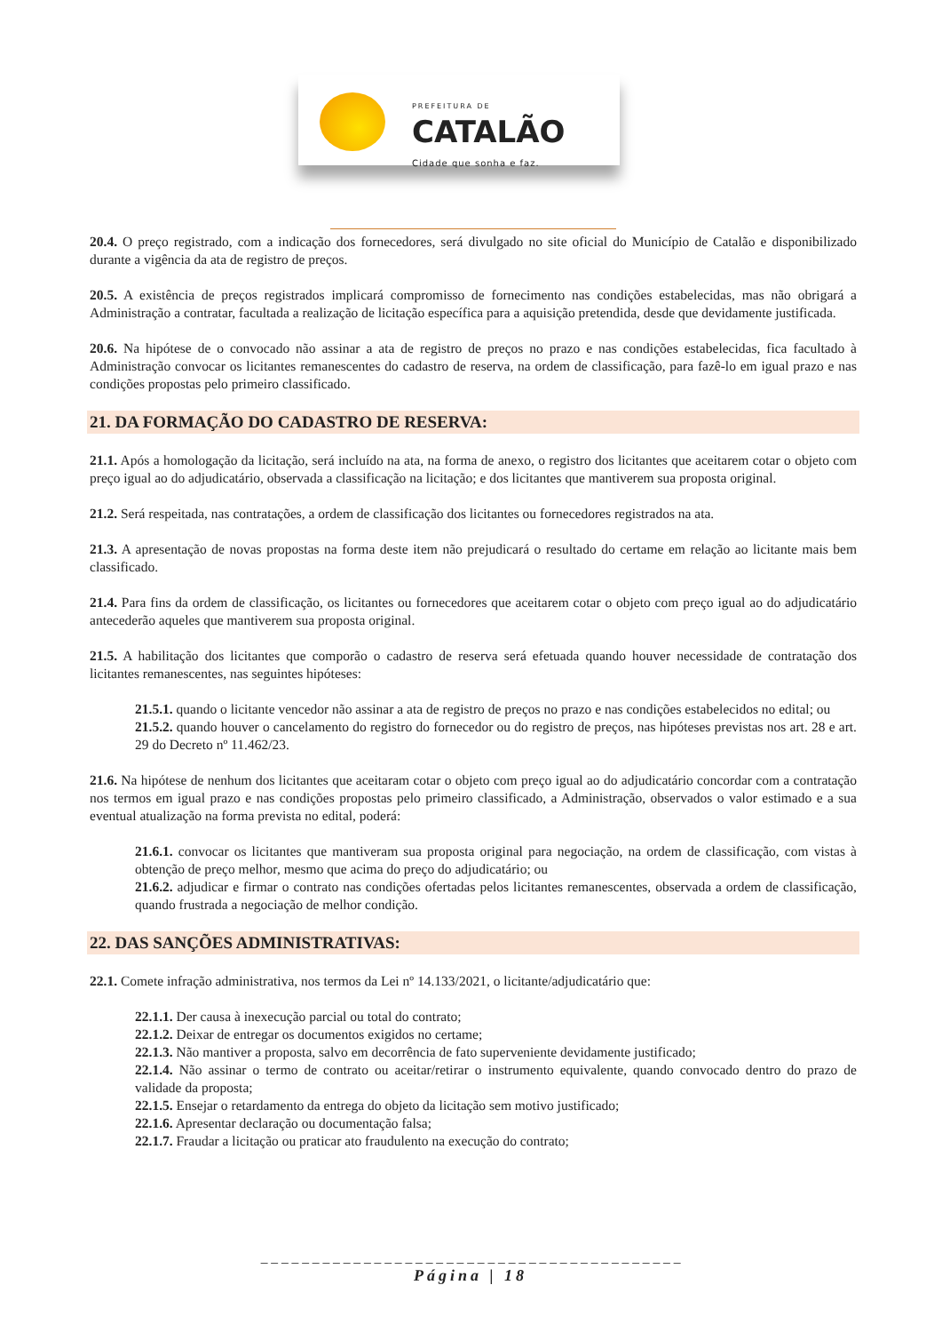PREFEITURA DE
CATALÃO
Cidade que sonha e faz.
20.4. O preço registrado, com a indicação dos fornecedores, será divulgado no site oficial do Município de Catalão e disponibilizado durante a vigência da ata de registro de preços.
20.5. A existência de preços registrados implicará compromisso de fornecimento nas condições estabelecidas, mas não obrigará a Administração a contratar, facultada a realização de licitação específica para a aquisição pretendida, desde que devidamente justificada.
20.6. Na hipótese de o convocado não assinar a ata de registro de preços no prazo e nas condições estabelecidas, fica facultado à Administração convocar os licitantes remanescentes do cadastro de reserva, na ordem de classificação, para fazê-lo em igual prazo e nas condições propostas pelo primeiro classificado.
21. DA FORMAÇÃO DO CADASTRO DE RESERVA:
21.1. Após a homologação da licitação, será incluído na ata, na forma de anexo, o registro dos licitantes que aceitarem cotar o objeto com preço igual ao do adjudicatário, observada a classificação na licitação; e dos licitantes que mantiverem sua proposta original.
21.2. Será respeitada, nas contratações, a ordem de classificação dos licitantes ou fornecedores registrados na ata.
21.3. A apresentação de novas propostas na forma deste item não prejudicará o resultado do certame em relação ao licitante mais bem classificado.
21.4. Para fins da ordem de classificação, os licitantes ou fornecedores que aceitarem cotar o objeto com preço igual ao do adjudicatário antecederão aqueles que mantiverem sua proposta original.
21.5. A habilitação dos licitantes que comporão o cadastro de reserva será efetuada quando houver necessidade de contratação dos licitantes remanescentes, nas seguintes hipóteses:
21.5.1. quando o licitante vencedor não assinar a ata de registro de preços no prazo e nas condições estabelecidos no edital; ou
21.5.2. quando houver o cancelamento do registro do fornecedor ou do registro de preços, nas hipóteses previstas nos art. 28 e art. 29 do Decreto nº 11.462/23.
21.6. Na hipótese de nenhum dos licitantes que aceitaram cotar o objeto com preço igual ao do adjudicatário concordar com a contratação nos termos em igual prazo e nas condições propostas pelo primeiro classificado, a Administração, observados o valor estimado e a sua eventual atualização na forma prevista no edital, poderá:
21.6.1. convocar os licitantes que mantiveram sua proposta original para negociação, na ordem de classificação, com vistas à obtenção de preço melhor, mesmo que acima do preço do adjudicatário; ou
21.6.2. adjudicar e firmar o contrato nas condições ofertadas pelos licitantes remanescentes, observada a ordem de classificação, quando frustrada a negociação de melhor condição.
22. DAS SANÇÕES ADMINISTRATIVAS:
22.1. Comete infração administrativa, nos termos da Lei nº 14.133/2021, o licitante/adjudicatário que:
22.1.1. Der causa à inexecução parcial ou total do contrato;
22.1.2. Deixar de entregar os documentos exigidos no certame;
22.1.3. Não mantiver a proposta, salvo em decorrência de fato superveniente devidamente justificado;
22.1.4. Não assinar o termo de contrato ou aceitar/retirar o instrumento equivalente, quando convocado dentro do prazo de validade da proposta;
22.1.5. Ensejar o retardamento da entrega do objeto da licitação sem motivo justificado;
22.1.6. Apresentar declaração ou documentação falsa;
22.1.7. Fraudar a licitação ou praticar ato fraudulento na execução do contrato;
_ _ _ _ _ _ _ _ _ _ _ _ _ _ _ _ _ _ _ _ _ _ _ _ _ _ _ _ _ _ _ _ _ _ _ _ _ _ _ _ _
Página | 18